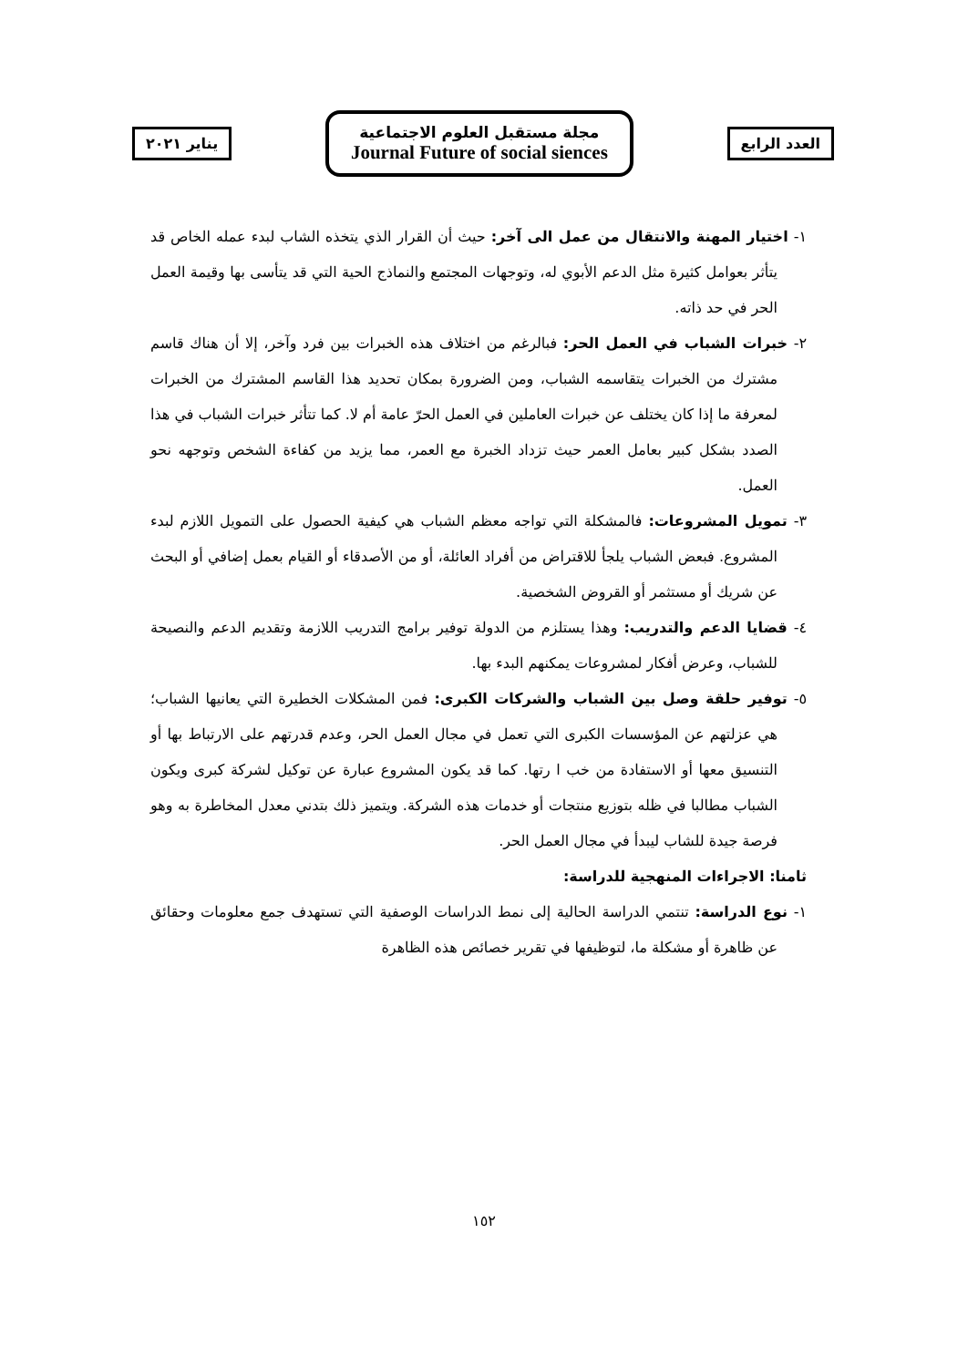العدد الرابع
مجلة مستقبل العلوم الاجتماعية
Journal Future of social siences
يناير ٢٠٢١
١- اختيار المهنة والانتقال من عمل الى آخر: حيث أن القرار الذي يتخذه الشاب لبدء عمله الخاص قد يتأثر بعوامل كثيرة مثل الدعم الأبوي له، وتوجهات المجتمع والنماذج الحية التي قد يتأسى بها وقيمة العمل الحر في حد ذاته.
٢- خبرات الشباب في العمل الحر: فبالرغم من اختلاف هذه الخبرات بين فرد وآخر، إلا أن هناك قاسم مشترك من الخبرات يتقاسمه الشباب، ومن الضرورة بمكان تحديد هذا القاسم المشترك من الخبرات لمعرفة ما إذا كان يختلف عن خبرات العاملين في العمل الحرّ عامة أم لا. كما تتأثر خبرات الشباب في هذا الصدد بشكل كبير بعامل العمر حيث تزداد الخبرة مع العمر، مما يزيد من كفاءة الشخص وتوجهه نحو العمل.
٣- تمويل المشروعات: فالمشكلة التي تواجه معظم الشباب هي كيفية الحصول على التمويل اللازم لبدء المشروع. فبعض الشباب يلجأ للاقتراض من أفراد العائلة، أو من الأصدقاء أو القيام بعمل إضافي أو البحث عن شريك أو مستثمر أو القروض الشخصية.
٤- قضايا الدعم والتدريب: وهذا يستلزم من الدولة توفير برامج التدريب اللازمة وتقديم الدعم والنصيحة للشباب، وعرض أفكار لمشروعات يمكنهم البدء بها.
٥- توفير حلقة وصل بين الشباب والشركات الكبرى: فمن المشكلات الخطيرة التي يعانيها الشباب؛ هي عزلتهم عن المؤسسات الكبرى التي تعمل في مجال العمل الحر، وعدم قدرتهم على الارتباط بها أو التنسيق معها أو الاستفادة من خب ا رتها. كما قد يكون المشروع عبارة عن توكيل لشركة كبرى ويكون الشباب مطالبا في ظله بتوزيع منتجات أو خدمات هذه الشركة. ويتميز ذلك بتدني معدل المخاطرة به وهو فرصة جيدة للشاب ليبدأ في مجال العمل الحر.
ثامنا: الاجراءات المنهجية للدراسة:
١- نوع الدراسة: تنتمي الدراسة الحالية إلى نمط الدراسات الوصفية التي تستهدف جمع معلومات وحقائق عن ظاهرة أو مشكلة ما، لتوظيفها في تقرير خصائص هذه الظاهرة
١٥٢